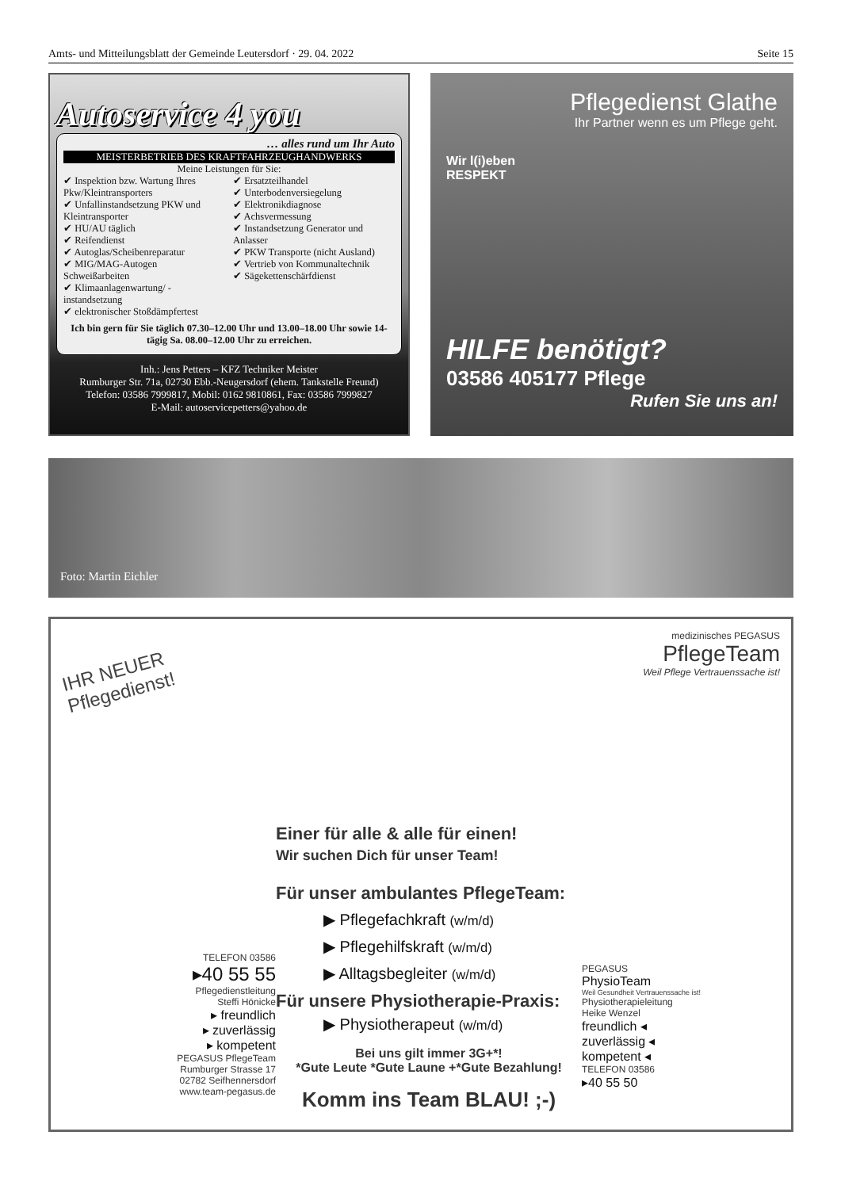Amts- und Mitteilungsblatt der Gemeinde Leutersdorf · 29. 04. 2022 Seite 15
Autoservice 4 you
… alles rund um Ihr Auto
MEISTERBETRIEB DES KRAFTFAHRZEUGHANDWERKS
Meine Leistungen für Sie:
✔ Inspektion bzw. Wartung Ihres Pkw/Kleintransporters
✔ Unfallinstandsetzung PKW und Kleintransporter
✔ HU/AU täglich
✔ Reifendienst
✔ Autoglas/Scheibenreparatur
✔ MIG/MAG-Autogen Schweißarbeiten
✔ Klimaanlagenwartung/ -instandsetzung
✔ elektronischer Stoßdämpfertest
✔ Ersatzteilhandel
✔ Unterbodenversiegelung
✔ Elektronikdiagnose
✔ Achsvermessung
✔ Instandsetzung Generator und Anlasser
✔ PKW Transporte (nicht Ausland)
✔ Vertrieb von Kommunaltechnik
✔ Sägekettenschärfdienst
Ich bin gern für Sie täglich 07.30–12.00 Uhr und 13.00–18.00 Uhr sowie 14-tägig Sa. 08.00–12.00 Uhr zu erreichen.
Inh.: Jens Petters – KFZ Techniker Meister
Rumburger Str. 71a, 02730 Ebb.-Neugersdorf (ehem. Tankstelle Freund)
Telefon: 03586 7999817, Mobil: 0162 9810861, Fax: 03586 7999827
E-Mail: autoservicepetters@yahoo.de
Pflegedienst Glathe
Ihr Partner wenn es um Pflege geht.
Wir l(i)eben
RESPEKT
HILFE benötigt?
03586 405177 Pflege
Rufen Sie uns an!
Foto: Martin Eichler
IHR NEUER
Pflegedienst!
TELEFON 03586
▸40 55 55
Pflegedienstleitung
Steffi Hönicke
▸ freundlich
▸ zuverlässig
▸ kompetent
PEGASUS PflegeTeam
Rumburger Strasse 17
02782 Seifhennersdorf
www.team-pegasus.de
Einer für alle & alle für einen!
Wir suchen Dich für unser Team!
Für unser ambulantes PflegeTeam:
▶ Pflegefachkraft (w/m/d)
▶ Pflegehilfskraft (w/m/d)
▶ Alltagsbegleiter (w/m/d)
Für unsere Physiotherapie-Praxis:
▶ Physiotherapeut (w/m/d)
Bei uns gilt immer 3G+*!
*Gute Leute *Gute Laune +*Gute Bezahlung!
Komm ins Team BLAU! ;-)
medizinisches PEGASUS
PflegeTeam
Weil Pflege Vertrauenssache ist!
PEGASUS
PhysioTeam
Weil Gesundheit Vertrauenssache ist!
Physiotherapieleitung
Heike Wenzel
freundlich ◂
zuverlässig ◂
kompetent ◂
TELEFON 03586
▸40 55 50